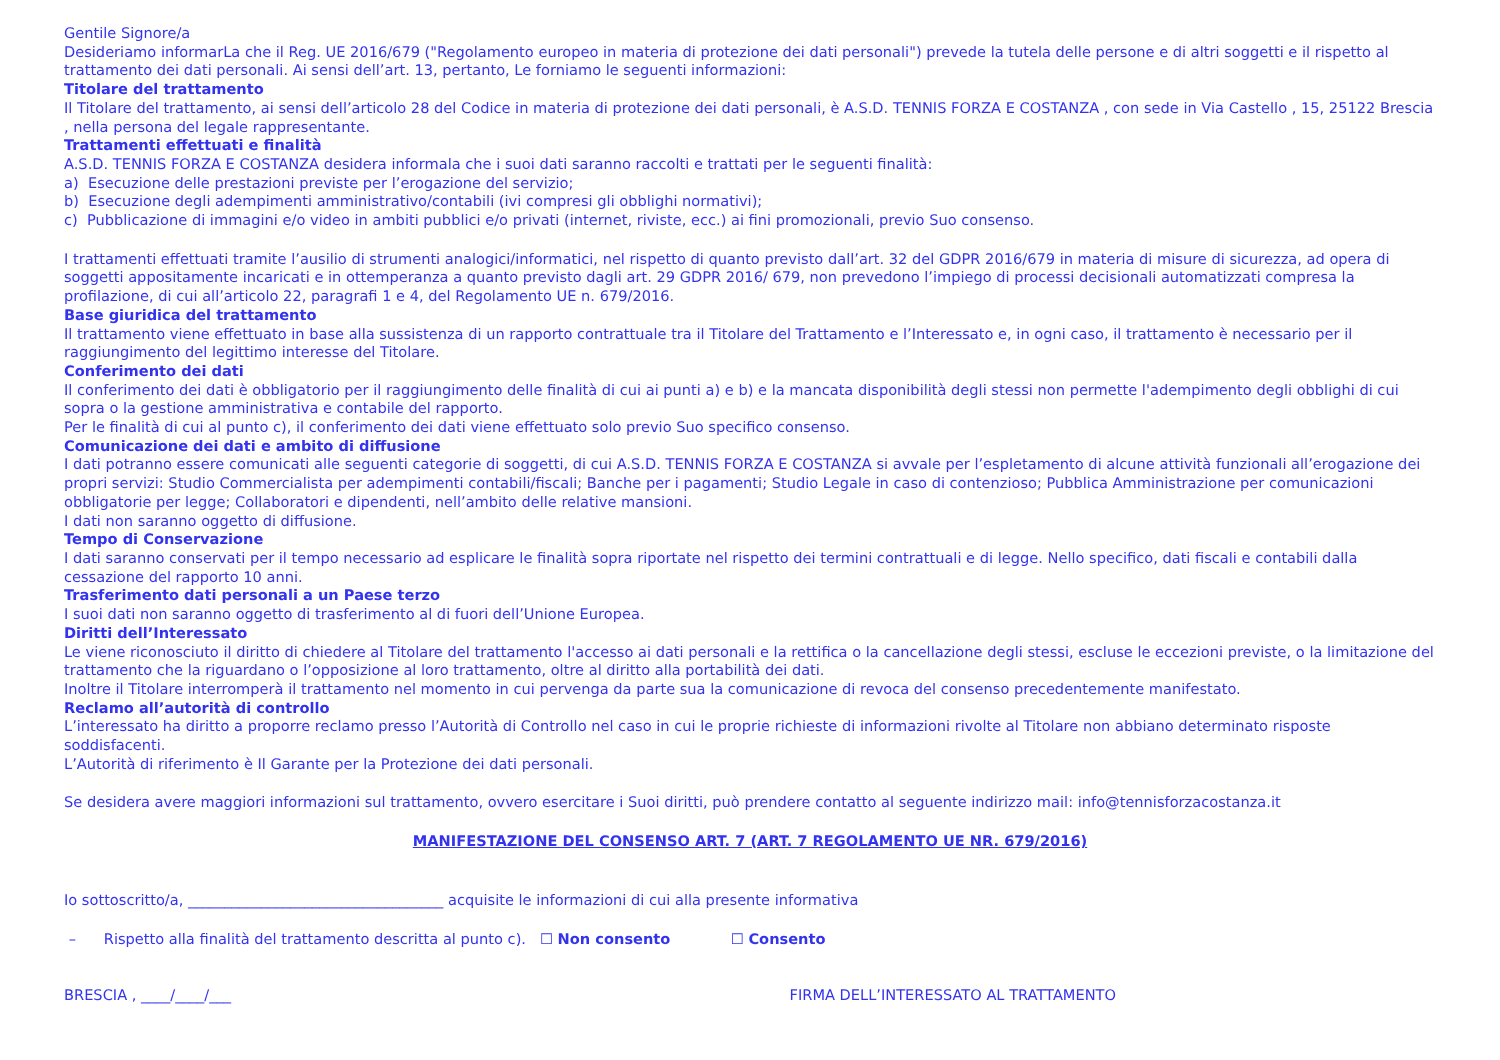Gentile Signore/a
Desideriamo informarLa che il Reg. UE 2016/679 ("Regolamento europeo in materia di protezione dei dati personali") prevede la tutela delle persone e di altri soggetti e il rispetto al trattamento dei dati personali. Ai sensi dell’art. 13, pertanto, Le forniamo le seguenti informazioni:
Titolare del trattamento
Il Titolare del trattamento, ai sensi dell’articolo 28 del Codice in materia di protezione dei dati personali, è A.S.D. TENNIS FORZA E COSTANZA , con sede in Via Castello , 15, 25122 Brescia , nella persona del legale rappresentante.
Trattamenti effettuati e finalità
A.S.D. TENNIS FORZA E COSTANZA desidera informala che i suoi dati saranno raccolti e trattati per le seguenti finalità:
a) Esecuzione delle prestazioni previste per l’erogazione del servizio;
b) Esecuzione degli adempimenti amministrativo/contabili (ivi compresi gli obblighi normativi);
c) Pubblicazione di immagini e/o video in ambiti pubblici e/o privati (internet, riviste, ecc.) ai fini promozionali, previo Suo consenso.
I trattamenti effettuati tramite l’ausilio di strumenti analogici/informatici, nel rispetto di quanto previsto dall’art. 32 del GDPR 2016/679 in materia di misure di sicurezza, ad opera di soggetti appositamente incaricati e in ottemperanza a quanto previsto dagli art. 29 GDPR 2016/ 679, non prevedono l’impiego di processi decisionali automatizzati compresa la profilazione, di cui all’articolo 22, paragrafi 1 e 4, del Regolamento UE n. 679/2016.
Base giuridica del trattamento
Il trattamento viene effettuato in base alla sussistenza di un rapporto contrattuale tra il Titolare del Trattamento e l’Interessato e, in ogni caso, il trattamento è necessario per il raggiungimento del legittimo interesse del Titolare.
Conferimento dei dati
Il conferimento dei dati è obbligatorio per il raggiungimento delle finalità di cui ai punti a) e b) e la mancata disponibilità degli stessi non permette l'adempimento degli obblighi di cui sopra o la gestione amministrativa e contabile del rapporto.
Per le finalità di cui al punto c), il conferimento dei dati viene effettuato solo previo Suo specifico consenso.
Comunicazione dei dati e ambito di diffusione
I dati potranno essere comunicati alle seguenti categorie di soggetti, di cui A.S.D. TENNIS FORZA E COSTANZA si avvale per l’espletamento di alcune attività funzionali all’erogazione dei propri servizi: Studio Commercialista per adempimenti contabili/fiscali; Banche per i pagamenti; Studio Legale in caso di contenzioso; Pubblica Amministrazione per comunicazioni obbligatorie per legge; Collaboratori e dipendenti, nell’ambito delle relative mansioni.
I dati non saranno oggetto di diffusione.
Tempo di Conservazione
I dati saranno conservati per il tempo necessario ad esplicare le finalità sopra riportate nel rispetto dei termini contrattuali e di legge. Nello specifico, dati fiscali e contabili dalla cessazione del rapporto 10 anni.
Trasferimento dati personali a un Paese terzo
I suoi dati non saranno oggetto di trasferimento al di fuori dell’Unione Europea.
Diritti dell’Interessato
Le viene riconosciuto il diritto di chiedere al Titolare del trattamento l'accesso ai dati personali e la rettifica o la cancellazione degli stessi, escluse le eccezioni previste, o la limitazione del trattamento che la riguardano o l’opposizione al loro trattamento, oltre al diritto alla portabilità dei dati.
Inoltre il Titolare interromperà il trattamento nel momento in cui pervenga da parte sua la comunicazione di revoca del consenso precedentemente manifestato.
Reclamo all’autorità di controllo
L’interessato ha diritto a proporre reclamo presso l’Autorità di Controllo nel caso in cui le proprie richieste di informazioni rivolte al Titolare non abbiano determinato risposte soddisfacenti.
L’Autorità di riferimento è Il Garante per la Protezione dei dati personali.
Se desidera avere maggiori informazioni sul trattamento, ovvero esercitare i Suoi diritti, può prendere contatto al seguente indirizzo mail: info@tennisforzacostanza.it
MANIFESTAZIONE DEL CONSENSO ART. 7 (ART. 7 REGOLAMENTO UE NR. 679/2016)
Io sottoscritto/a, ___________________________________ acquisite le informazioni di cui alla presente informativa
– Rispetto alla finalità del trattamento descritta al punto c). ☐ Non consento ☐ Consento
BRESCIA , ____/____/___ FIRMA DELL’INTERESSATO AL TRATTAMENTO